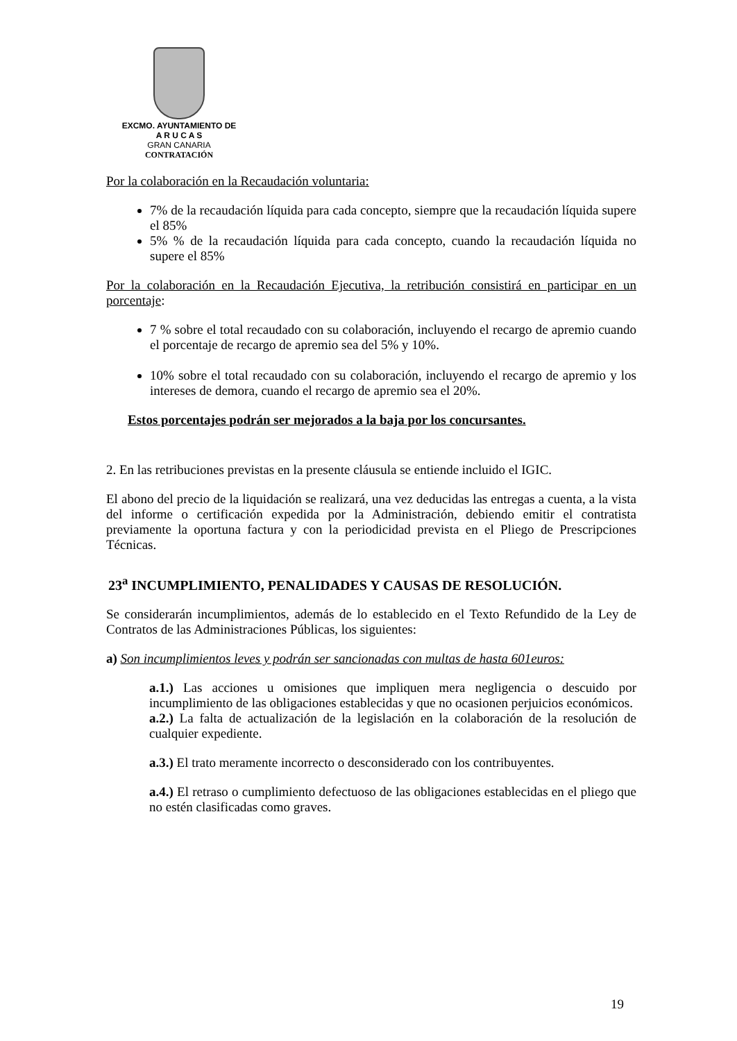EXCMO. AYUNTAMIENTO DE
A R U C A S
GRAN CANARIA
CONTRATACIÓN
Por la colaboración en la Recaudación voluntaria:
7% de la recaudación líquida para cada concepto, siempre que la recaudación líquida supere el 85%
5% % de la recaudación líquida para cada concepto, cuando la recaudación líquida no supere el 85%
Por la colaboración en la Recaudación Ejecutiva, la retribución consistirá en participar en un porcentaje:
7 % sobre el total recaudado con su colaboración, incluyendo el recargo de apremio cuando el porcentaje de recargo de apremio sea del 5% y 10%.
10% sobre el total recaudado con su colaboración, incluyendo el recargo de apremio y los intereses de demora, cuando el recargo de apremio sea el 20%.
Estos porcentajes podrán ser mejorados a la baja por los concursantes.
2. En las retribuciones previstas en la presente cláusula se entiende incluido el IGIC.
El abono del precio de la liquidación se realizará, una vez deducidas las entregas a cuenta, a la vista del informe o certificación expedida por la Administración, debiendo emitir el contratista previamente la oportuna factura y con la periodicidad prevista en el Pliego de Prescripciones Técnicas.
23<sup>a</sup> INCUMPLIMIENTO, PENALIDADES Y CAUSAS DE RESOLUCIÓN.
Se considerarán incumplimientos, además de lo establecido en el Texto Refundido de la Ley de Contratos de las Administraciones Públicas, los siguientes:
a) Son incumplimientos leves y podrán ser sancionadas con multas de hasta 601euros:
a.1.) Las acciones u omisiones que impliquen mera negligencia o descuido por incumplimiento de las obligaciones establecidas y que no ocasionen perjuicios económicos.
a.2.) La falta de actualización de la legislación en la colaboración de la resolución de cualquier expediente.
a.3.) El trato meramente incorrecto o desconsiderado con los contribuyentes.
a.4.) El retraso o cumplimiento defectuoso de las obligaciones establecidas en el pliego que no estén clasificadas como graves.
19